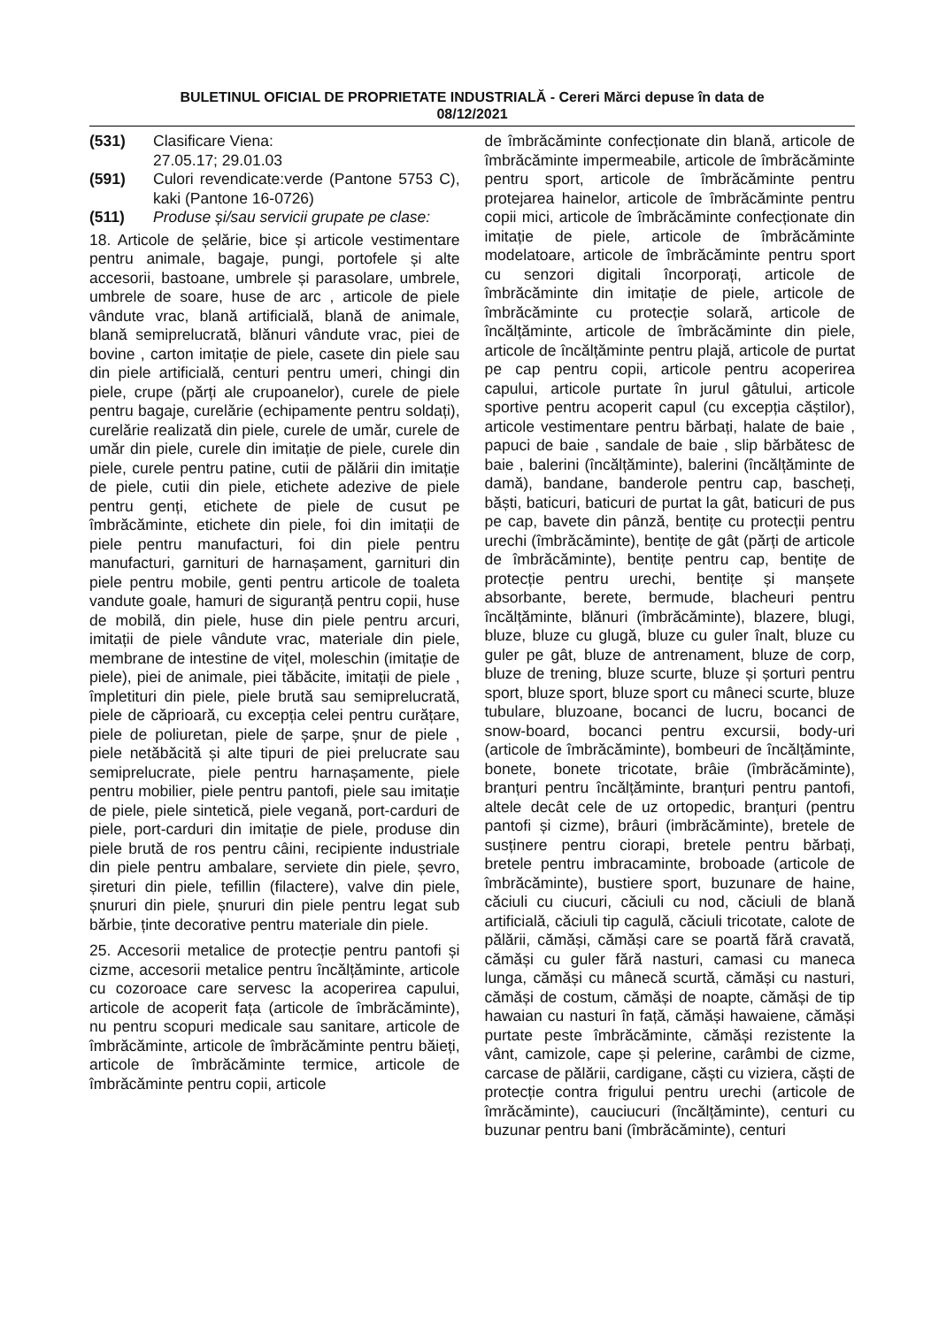BULETINUL OFICIAL DE PROPRIETATE INDUSTRIALĂ - Cereri Mărci depuse în data de
08/12/2021
(531) Clasificare Viena:
27.05.17; 29.01.03
(591) Culori revendicate:verde (Pantone 5753 C), kaki (Pantone 16-0726)
(511) Produse și/sau servicii grupate pe clase:
18. Articole de șelărie, bice și articole vestimentare pentru animale, bagaje, pungi, portofele și alte accesorii, bastoane, umbrele și parasolare, umbrele, umbrele de soare, huse de arc , articole de piele vândute vrac, blană artificială, blană de animale, blană semiprelucrată, blănuri vândute vrac, piei de bovine , carton imitație de piele, casete din piele sau din piele artificială, centuri pentru umeri, chingi din piele, crupe (părți ale crupoanelor), curele de piele pentru bagaje, curelărie (echipamente pentru soldați), curelărie realizată din piele, curele de umăr, curele de umăr din piele, curele din imitație de piele, curele din piele, curele pentru patine, cutii de pălării din imitație de piele, cutii din piele, etichete adezive de piele pentru genți, etichete de piele de cusut pe îmbrăcăminte, etichete din piele, foi din imitații de piele pentru manufacturi, foi din piele pentru manufacturi, garnituri de harnașament, garnituri din piele pentru mobile, genti pentru articole de toaleta vandute goale, hamuri de siguranță pentru copii, huse de mobilă, din piele, huse din piele pentru arcuri, imitații de piele vândute vrac, materiale din piele, membrane de intestine de vițel, moleschin (imitație de piele), piei de animale, piei tăbăcite, imitații de piele , împletituri din piele, piele brută sau semiprelucrată, piele de căprioară, cu excepția celei pentru curățare, piele de poliuretan, piele de șarpe, șnur de piele , piele netăbăcită și alte tipuri de piei prelucrate sau semiprelucrate, piele pentru harnașamente, piele pentru mobilier, piele pentru pantofi, piele sau imitație de piele, piele sintetică, piele vegană, port-carduri de piele, port-carduri din imitație de piele, produse din piele brută de ros pentru câini, recipiente industriale din piele pentru ambalare, serviete din piele, șevro, șireturi din piele, tefillin (filactere), valve din piele, șnururi din piele, șnururi din piele pentru legat sub bărbie, ținte decorative pentru materiale din piele.
25. Accesorii metalice de protecție pentru pantofi și cizme, accesorii metalice pentru încălțăminte, articole cu cozoroace care servesc la acoperirea capului, articole de acoperit fața (articole de îmbrăcăminte), nu pentru scopuri medicale sau sanitare, articole de îmbrăcăminte, articole de îmbrăcăminte pentru băieți, articole de îmbrăcăminte termice, articole de îmbrăcăminte pentru copii, articole
de îmbrăcăminte confecționate din blană, articole de îmbrăcăminte impermeabile, articole de îmbrăcăminte pentru sport, articole de îmbrăcăminte pentru protejarea hainelor, articole de îmbrăcăminte pentru copii mici, articole de îmbrăcăminte confecționate din imitație de piele, articole de îmbrăcăminte modelatoare, articole de îmbrăcăminte pentru sport cu senzori digitali încorporați, articole de îmbrăcăminte din imitație de piele, articole de îmbrăcăminte cu protecție solară, articole de încălțăminte, articole de îmbrăcăminte din piele, articole de încălțăminte pentru plajă, articole de purtat pe cap pentru copii, articole pentru acoperirea capului, articole purtate în jurul gâtului, articole sportive pentru acoperit capul (cu excepția căștilor), articole vestimentare pentru bărbați, halate de baie , papuci de baie , sandale de baie , slip bărbătesc de baie , balerini (încălțăminte), balerini (încălțăminte de damă), bandane, banderole pentru cap, bascheți, băști, baticuri, baticuri de purtat la gât, baticuri de pus pe cap, bavete din pânză, bentițe cu protecții pentru urechi (îmbrăcăminte), bentițe de gât (părți de articole de îmbrăcăminte), bentițe pentru cap, bentițe de protecție pentru urechi, bentițe și manșete absorbante, berete, bermude, blacheuri pentru încălțăminte, blănuri (îmbrăcăminte), blazere, blugi, bluze, bluze cu glugă, bluze cu guler înalt, bluze cu guler pe gât, bluze de antrenament, bluze de corp, bluze de trening, bluze scurte, bluze și șorturi pentru sport, bluze sport, bluze sport cu mâneci scurte, bluze tubulare, bluzoane, bocanci de lucru, bocanci de snow-board, bocanci pentru excursii, body-uri (articole de îmbrăcăminte), bombeuri de încălțăminte, bonete, bonete tricotate, brâie (îmbrăcăminte), branțuri pentru încălțăminte, branțuri pentru pantofi, altele decât cele de uz ortopedic, branțuri (pentru pantofi și cizme), brâuri (imbrăcăminte), bretele de susținere pentru ciorapi, bretele pentru bărbați, bretele pentru imbracaminte, broboade (articole de îmbrăcăminte), bustiere sport, buzunare de haine, căciuli cu ciucuri, căciuli cu nod, căciuli de blană artificială, căciuli tip cagulă, căciuli tricotate, calote de pălării, cămăși, cămăși care se poartă fără cravată, cămăși cu guler fără nasturi, camasi cu maneca lunga, cămăși cu mânecă scurtă, cămăși cu nasturi, cămăși de costum, cămăși de noapte, cămăși de tip hawaian cu nasturi în față, cămăși hawaiene, cămăși purtate peste îmbrăcăminte, cămăși rezistente la vânt, camizole, cape și pelerine, carâmbi de cizme, carcase de pălării, cardigane, căști cu viziera, căști de protecție contra frigului pentru urechi (articole de îmrăcăminte), cauciucuri (încălțăminte), centuri cu buzunar pentru bani (îmbrăcăminte), centuri